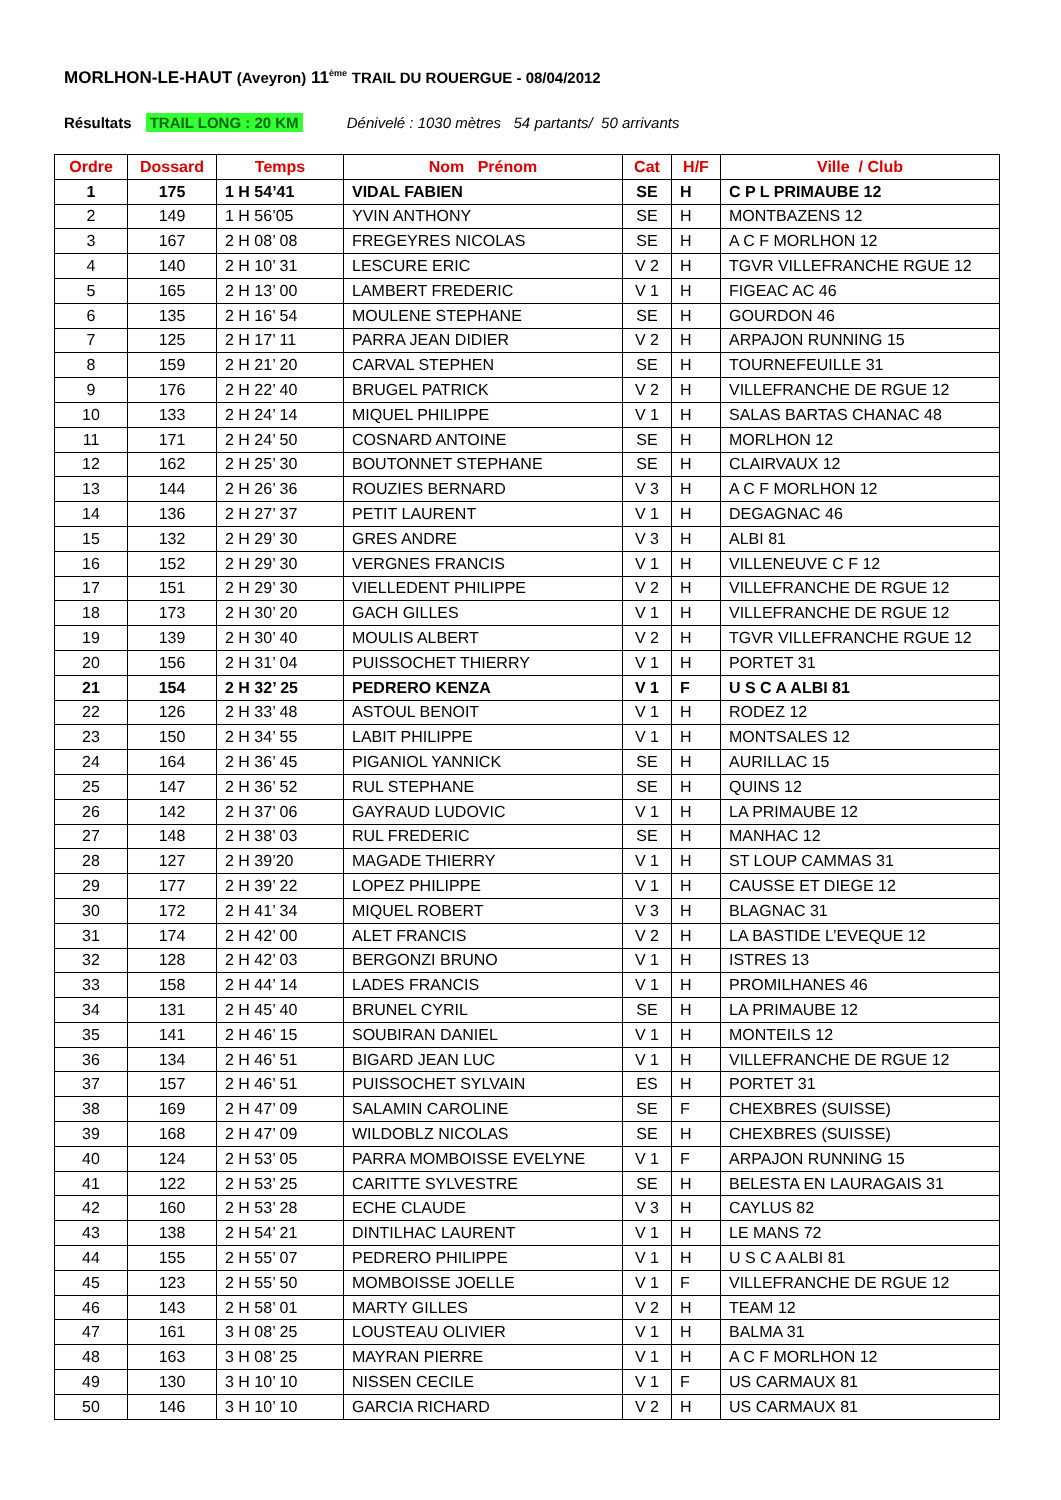MORLHON-LE-HAUT (Aveyron) 11<sup>ème</sup> TRAIL DU ROUERGUE - 08/04/2012
Résultats TRAIL LONG : 20 KM Dénivelé : 1030 mètres 54 partants/ 50 arrivants
| Ordre | Dossard | Temps | Nom Prénom | Cat | H/F | Ville / Club |
| --- | --- | --- | --- | --- | --- | --- |
| 1 | 175 | 1 H 54’41 | VIDAL FABIEN | SE | H | C P L PRIMAUBE 12 |
| 2 | 149 | 1 H 56’05 | YVIN ANTHONY | SE | H | MONTBAZENS 12 |
| 3 | 167 | 2 H 08’ 08 | FREGEYRES NICOLAS | SE | H | A C F MORLHON 12 |
| 4 | 140 | 2 H 10’ 31 | LESCURE ERIC | V 2 | H | TGVR VILLEFRANCHE RGUE 12 |
| 5 | 165 | 2 H 13’ 00 | LAMBERT FREDERIC | V 1 | H | FIGEAC AC 46 |
| 6 | 135 | 2 H 16’ 54 | MOULENE STEPHANE | SE | H | GOURDON 46 |
| 7 | 125 | 2 H 17’ 11 | PARRA JEAN DIDIER | V 2 | H | ARPAJON RUNNING 15 |
| 8 | 159 | 2 H 21’ 20 | CARVAL STEPHEN | SE | H | TOURNEFEUILLE 31 |
| 9 | 176 | 2 H 22’ 40 | BRUGEL PATRICK | V 2 | H | VILLEFRANCHE DE RGUE 12 |
| 10 | 133 | 2 H 24’ 14 | MIQUEL PHILIPPE | V 1 | H | SALAS BARTAS CHANAC 48 |
| 11 | 171 | 2 H 24’ 50 | COSNARD ANTOINE | SE | H | MORLHON 12 |
| 12 | 162 | 2 H 25’ 30 | BOUTONNET STEPHANE | SE | H | CLAIRVAUX 12 |
| 13 | 144 | 2 H 26’ 36 | ROUZIES BERNARD | V 3 | H | A C F MORLHON 12 |
| 14 | 136 | 2 H 27’ 37 | PETIT LAURENT | V 1 | H | DEGAGNAC 46 |
| 15 | 132 | 2 H 29’ 30 | GRES ANDRE | V 3 | H | ALBI 81 |
| 16 | 152 | 2 H 29’ 30 | VERGNES FRANCIS | V 1 | H | VILLENEUVE C F 12 |
| 17 | 151 | 2 H 29’ 30 | VIELLEDENT PHILIPPE | V 2 | H | VILLEFRANCHE DE RGUE 12 |
| 18 | 173 | 2 H 30’ 20 | GACH GILLES | V 1 | H | VILLEFRANCHE DE RGUE 12 |
| 19 | 139 | 2 H 30’ 40 | MOULIS ALBERT | V 2 | H | TGVR VILLEFRANCHE RGUE 12 |
| 20 | 156 | 2 H 31’ 04 | PUISSOCHET THIERRY | V 1 | H | PORTET 31 |
| 21 | 154 | 2 H 32’ 25 | PEDRERO KENZA | V 1 | F | U S C A ALBI 81 |
| 22 | 126 | 2 H 33’ 48 | ASTOUL BENOIT | V 1 | H | RODEZ 12 |
| 23 | 150 | 2 H 34’ 55 | LABIT PHILIPPE | V 1 | H | MONTSALES 12 |
| 24 | 164 | 2 H 36’ 45 | PIGANIOL YANNICK | SE | H | AURILLAC 15 |
| 25 | 147 | 2 H 36’ 52 | RUL STEPHANE | SE | H | QUINS 12 |
| 26 | 142 | 2 H 37’ 06 | GAYRAUD LUDOVIC | V 1 | H | LA PRIMAUBE 12 |
| 27 | 148 | 2 H 38’ 03 | RUL FREDERIC | SE | H | MANHAC 12 |
| 28 | 127 | 2 H 39’20 | MAGADE THIERRY | V 1 | H | ST LOUP CAMMAS 31 |
| 29 | 177 | 2 H 39’ 22 | LOPEZ PHILIPPE | V 1 | H | CAUSSE ET DIEGE 12 |
| 30 | 172 | 2 H 41’ 34 | MIQUEL ROBERT | V 3 | H | BLAGNAC 31 |
| 31 | 174 | 2 H 42’ 00 | ALET FRANCIS | V 2 | H | LA BASTIDE L’EVEQUE 12 |
| 32 | 128 | 2 H 42’ 03 | BERGONZI BRUNO | V 1 | H | ISTRES 13 |
| 33 | 158 | 2 H 44’ 14 | LADES FRANCIS | V 1 | H | PROMILHANES 46 |
| 34 | 131 | 2 H 45’ 40 | BRUNEL CYRIL | SE | H | LA PRIMAUBE 12 |
| 35 | 141 | 2 H 46’ 15 | SOUBIRAN DANIEL | V 1 | H | MONTEILS 12 |
| 36 | 134 | 2 H 46’ 51 | BIGARD JEAN LUC | V 1 | H | VILLEFRANCHE DE RGUE 12 |
| 37 | 157 | 2 H 46’ 51 | PUISSOCHET SYLVAIN | ES | H | PORTET 31 |
| 38 | 169 | 2 H 47’ 09 | SALAMIN CAROLINE | SE | F | CHEXBRES (SUISSE) |
| 39 | 168 | 2 H 47’ 09 | WILDOBLZ NICOLAS | SE | H | CHEXBRES (SUISSE) |
| 40 | 124 | 2 H 53’ 05 | PARRA MOMBOISSE EVELYNE | V 1 | F | ARPAJON RUNNING 15 |
| 41 | 122 | 2 H 53’ 25 | CARITTE SYLVESTRE | SE | H | BELESTA EN LAURAGAIS 31 |
| 42 | 160 | 2 H 53’ 28 | ECHE CLAUDE | V 3 | H | CAYLUS 82 |
| 43 | 138 | 2 H 54’ 21 | DINTILHAC LAURENT | V 1 | H | LE MANS 72 |
| 44 | 155 | 2 H 55’ 07 | PEDRERO PHILIPPE | V 1 | H | U S C A ALBI 81 |
| 45 | 123 | 2 H 55’ 50 | MOMBOISSE JOELLE | V 1 | F | VILLEFRANCHE DE RGUE 12 |
| 46 | 143 | 2 H 58’ 01 | MARTY GILLES | V 2 | H | TEAM 12 |
| 47 | 161 | 3 H 08’ 25 | LOUSTEAU OLIVIER | V 1 | H | BALMA 31 |
| 48 | 163 | 3 H 08’ 25 | MAYRAN PIERRE | V 1 | H | A C F MORLHON 12 |
| 49 | 130 | 3 H 10’ 10 | NISSEN CECILE | V 1 | F | US CARMAUX 81 |
| 50 | 146 | 3 H 10’ 10 | GARCIA RICHARD | V 2 | H | US CARMAUX 81 |